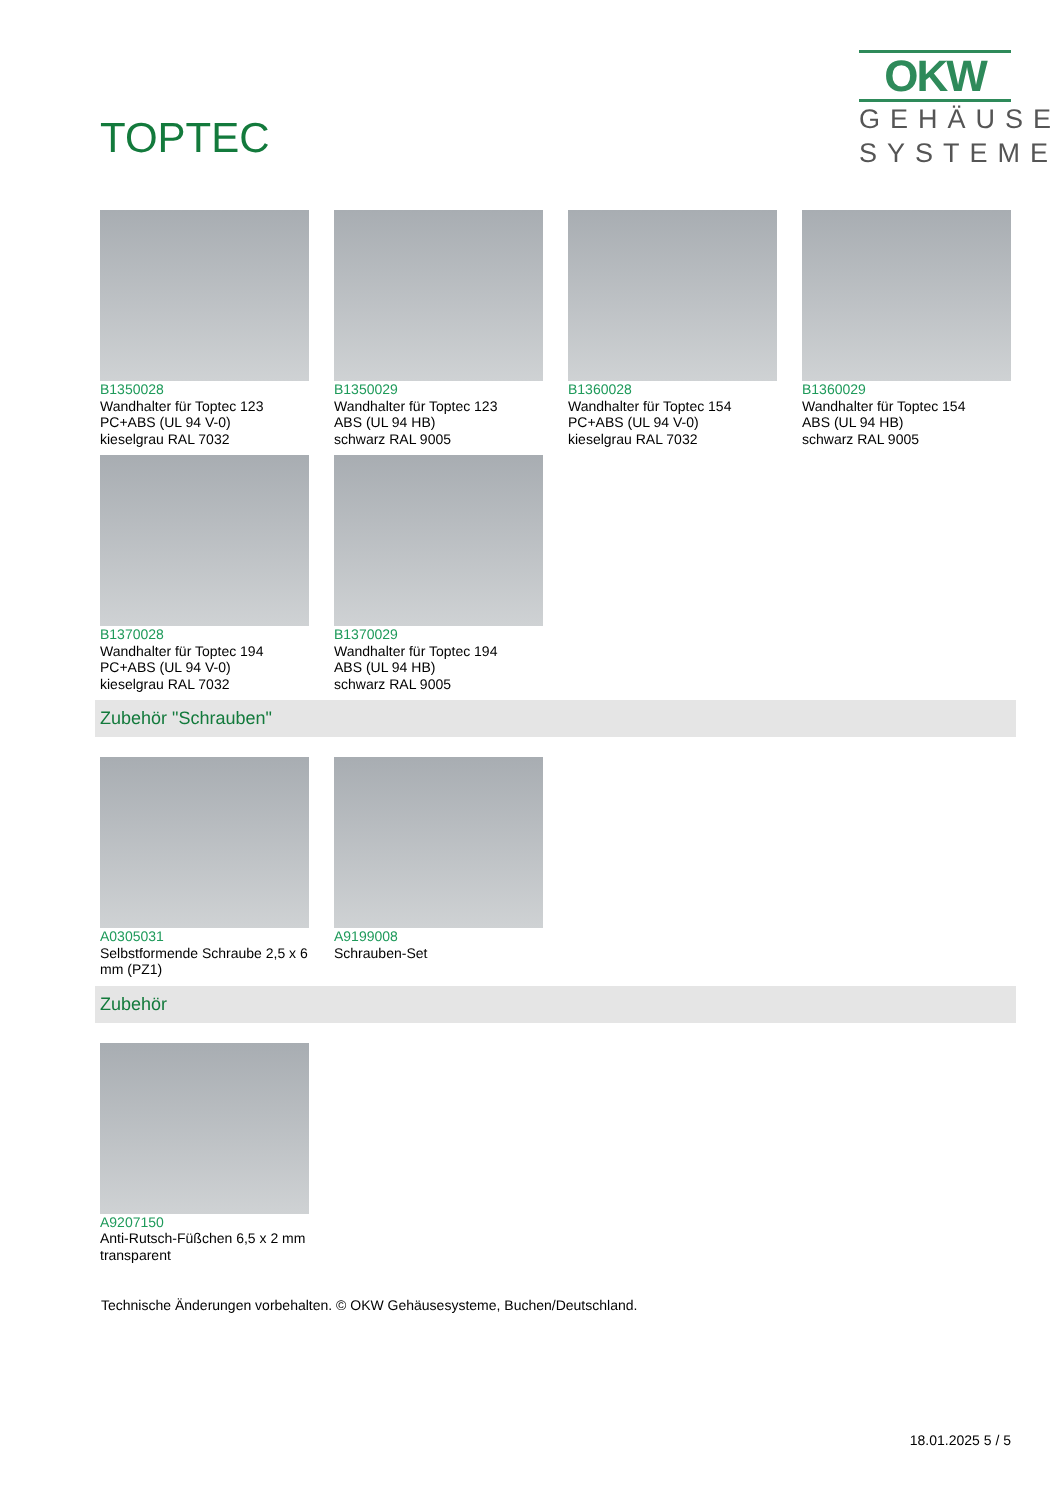TOPTEC
OKW
GEHÄUSE
SYSTEME
B1350028
Wandhalter für Toptec 123
PC+ABS (UL 94 V-0)
kieselgrau RAL 7032
B1350029
Wandhalter für Toptec 123
ABS (UL 94 HB)
schwarz RAL 9005
B1360028
Wandhalter für Toptec 154
PC+ABS (UL 94 V-0)
kieselgrau RAL 7032
B1360029
Wandhalter für Toptec 154
ABS (UL 94 HB)
schwarz RAL 9005
B1370028
Wandhalter für Toptec 194
PC+ABS (UL 94 V-0)
kieselgrau RAL 7032
B1370029
Wandhalter für Toptec 194
ABS (UL 94 HB)
schwarz RAL 9005
Zubehör "Schrauben"
A0305031
Selbstformende Schraube 2,5 x 6 mm (PZ1)
A9199008
Schrauben-Set
Zubehör
A9207150
Anti-Rutsch-Füßchen 6,5 x 2 mm
transparent
Technische Änderungen vorbehalten. © OKW Gehäusesysteme, Buchen/Deutschland.
18.01.2025 5 / 5